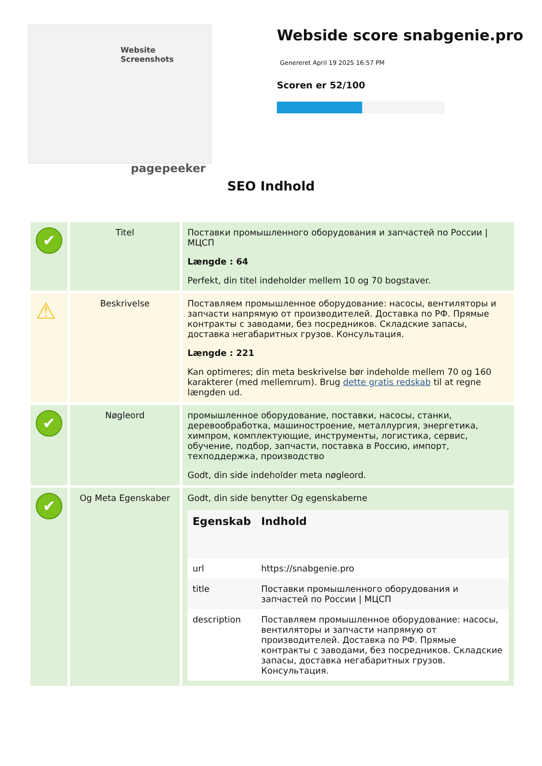Website Screenshots
pagepeeker
Webside score snabgenie.pro
Genereret April 19 2025 16:57 PM
Scoren er 52/100
SEO Indhold
| ✔ | Titel | Поставки промышленного оборудования и запчастей по России / МЦСП Længde : 64 Perfekt, din titel indeholder mellem 10 og 70 bogstaver. |
| ⚠ | Beskrivelse | Поставляем промышленное оборудование: насосы, вентиляторы и запчасти напрямую от производителей. Доставка по РФ. Прямые контракты с заводами, без посредников. Складские запасы, доставка негабаритных грузов. Консультация. Længde : 221 Kan optimeres; din meta beskrivelse bør indeholde mellem 70 og 160 karakterer (med mellemrum). Brug dette gratis redskab til at regne længden ud. |
| ✔ | Nøgleord | промышленное оборудование, поставки, насосы, станки, деревообработка, машиностроение, металлургия, энергетика, химпром, комплектующие, инструменты, логистика, сервис, обучение, подбор, запчасти, поставка в Россию, импорт, техподдержка, производство Godt, din side indeholder meta nøgleord. |
| ✔ | Og Meta Egenskaber | Godt, din side benytter Og egenskaberne / Egenskab / Indhold / / --- / --- / / url / https://snabgenie.pro / / title / Поставки промышленного оборудования и запчастей по России / МЦСП / / description / Поставляем промышленное оборудование: насосы, вентиляторы и запчасти напрямую от производителей. Доставка по РФ. Прямые контракты с заводами, без посредников. Складские запасы, доставка негабаритных грузов. Консультация. / |